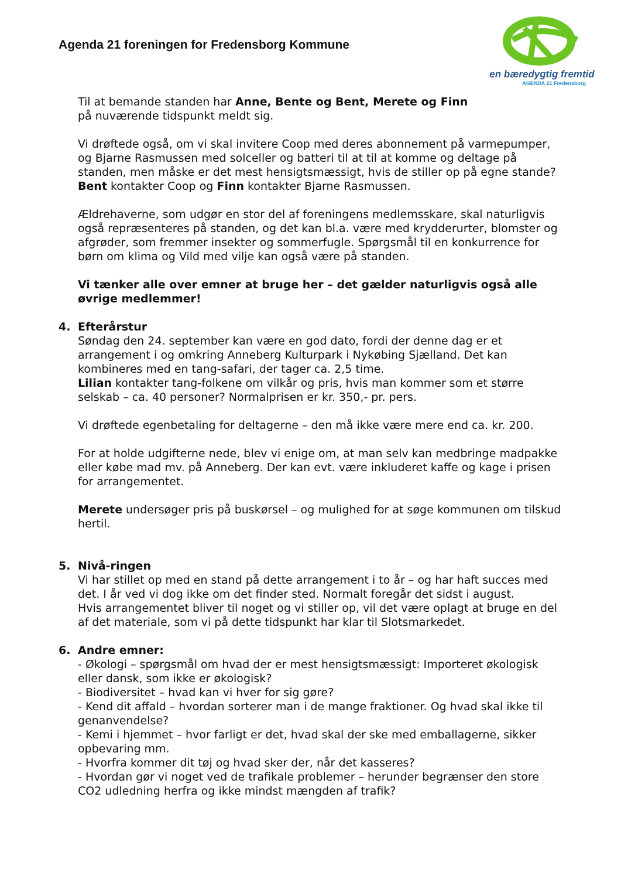Agenda 21 foreningen for Fredensborg Kommune
en bæredygtig fremtid
AGENDA 21 Fredensborg
Til at bemande standen har Anne, Bente og Bent, Merete og Finn
på nuværende tidspunkt meldt sig.
Vi drøftede også, om vi skal invitere Coop med deres abonnement på varmepumper, og Bjarne Rasmussen med solceller og batteri til at til at komme og deltage på standen, men måske er det mest hensigtsmæssigt, hvis de stiller op på egne stande? Bent kontakter Coop og Finn kontakter Bjarne Rasmussen.
Ældrehaverne, som udgør en stor del af foreningens medlemsskare, skal naturligvis også repræsenteres på standen, og det kan bl.a. være med krydderurter, blomster og afgrøder, som fremmer insekter og sommerfugle. Spørgsmål til en konkurrence for børn om klima og Vild med vilje kan også være på standen.
Vi tænker alle over emner at bruge her – det gælder naturligvis også alle øvrige medlemmer!
4. Efterårstur
Søndag den 24. september kan være en god dato, fordi der denne dag er et arrangement i og omkring Anneberg Kulturpark i Nykøbing Sjælland. Det kan kombineres med en tang-safari, der tager ca. 2,5 time.
Lilian kontakter tang-folkene om vilkår og pris, hvis man kommer som et større selskab – ca. 40 personer? Normalprisen er kr. 350,- pr. pers.
Vi drøftede egenbetaling for deltagerne – den må ikke være mere end ca. kr. 200.
For at holde udgifterne nede, blev vi enige om, at man selv kan medbringe madpakke eller købe mad mv. på Anneberg. Der kan evt. være inkluderet kaffe og kage i prisen for arrangementet.
Merete undersøger pris på buskørsel – og mulighed for at søge kommunen om tilskud hertil.
5. Nivå-ringen
Vi har stillet op med en stand på dette arrangement i to år – og har haft succes med det. I år ved vi dog ikke om det finder sted. Normalt foregår det sidst i august.
Hvis arrangementet bliver til noget og vi stiller op, vil det være oplagt at bruge en del af det materiale, som vi på dette tidspunkt har klar til Slotsmarkedet.
6. Andre emner:
- Økologi – spørgsmål om hvad der er mest hensigtsmæssigt: Importeret økologisk eller dansk, som ikke er økologisk?
- Biodiversitet – hvad kan vi hver for sig gøre?
- Kend dit affald – hvordan sorterer man i de mange fraktioner. Og hvad skal ikke til genanvendelse?
- Kemi i hjemmet – hvor farligt er det, hvad skal der ske med emballagerne, sikker opbevaring mm.
- Hvorfra kommer dit tøj og hvad sker der, når det kasseres?
- Hvordan gør vi noget ved de trafikale problemer – herunder begrænser den store CO2 udledning herfra og ikke mindst mængden af trafik?